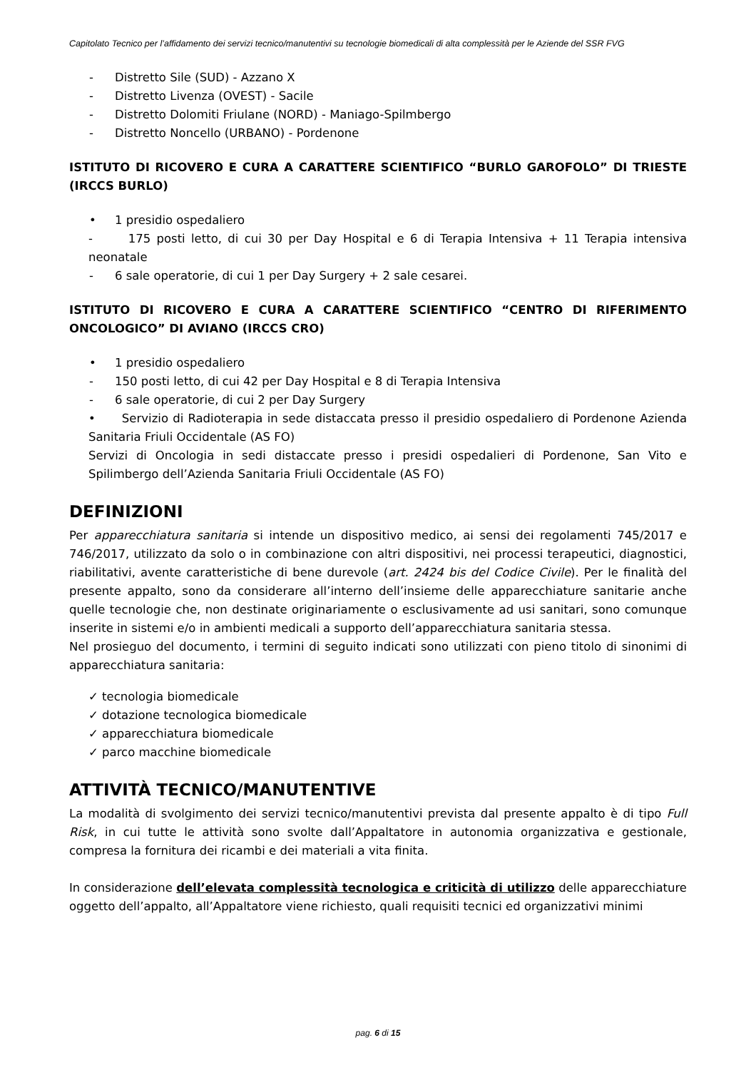Capitolato Tecnico per l’affidamento dei servizi tecnico/manutentivi su tecnologie biomedicali di alta complessità per le Aziende del SSR FVG
- Distretto Sile (SUD) - Azzano X
- Distretto Livenza (OVEST) - Sacile
- Distretto Dolomiti Friulane (NORD) - Maniago-Spilmbergo
- Distretto Noncello (URBANO) - Pordenone
ISTITUTO DI RICOVERO E CURA A CARATTERE SCIENTIFICO “BURLO GAROFOLO” DI TRIESTE (IRCCS BURLO)
• 1 presidio ospedaliero
- 175 posti letto, di cui 30 per Day Hospital e 6 di Terapia Intensiva + 11 Terapia intensiva neonatale
- 6 sale operatorie, di cui 1 per Day Surgery + 2 sale cesarei.
ISTITUTO DI RICOVERO E CURA A CARATTERE SCIENTIFICO “CENTRO DI RIFERIMENTO ONCOLOGICO” DI AVIANO (IRCCS CRO)
• 1 presidio ospedaliero
- 150 posti letto, di cui 42 per Day Hospital e 8 di Terapia Intensiva
- 6 sale operatorie, di cui 2 per Day Surgery
• Servizio di Radioterapia in sede distaccata presso il presidio ospedaliero di Pordenone Azienda Sanitaria Friuli Occidentale (AS FO)
Servizi di Oncologia in sedi distaccate presso i presidi ospedalieri di Pordenone, San Vito e Spilimbergo dell’Azienda Sanitaria Friuli Occidentale (AS FO)
DEFINIZIONI
Per apparecchiatura sanitaria si intende un dispositivo medico, ai sensi dei regolamenti 745/2017 e 746/2017, utilizzato da solo o in combinazione con altri dispositivi, nei processi terapeutici, diagnostici, riabilitativi, avente caratteristiche di bene durevole (art. 2424 bis del Codice Civile). Per le finalità del presente appalto, sono da considerare all’interno dell’insieme delle apparecchiature sanitarie anche quelle tecnologie che, non destinate originariamente o esclusivamente ad usi sanitari, sono comunque inserite in sistemi e/o in ambienti medicali a supporto dell’apparecchiatura sanitaria stessa.
Nel prosieguo del documento, i termini di seguito indicati sono utilizzati con pieno titolo di sinonimi di apparecchiatura sanitaria:
✓ tecnologia biomedicale
✓ dotazione tecnologica biomedicale
✓ apparecchiatura biomedicale
✓ parco macchine biomedicale
ATTIVITÀ TECNICO/MANUTENTIVE
La modalità di svolgimento dei servizi tecnico/manutentivi prevista dal presente appalto è di tipo Full Risk, in cui tutte le attività sono svolte dall’Appaltatore in autonomia organizzativa e gestionale, compresa la fornitura dei ricambi e dei materiali a vita finita.
In considerazione dell’elevata complessità tecnologica e criticità di utilizzo delle apparecchiature oggetto dell’appalto, all’Appaltatore viene richiesto, quali requisiti tecnici ed organizzativi minimi
pag. 6 di 15